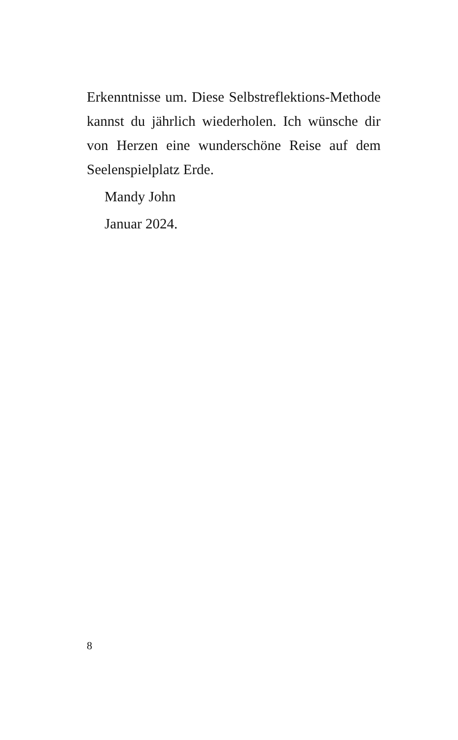Erkenntnisse um. Diese Selbstreflektions-Methode kannst du jährlich wiederholen. Ich wünsche dir von Herzen eine wunderschöne Reise auf dem Seelenspielplatz Erde.
Mandy John
Januar 2024.
8